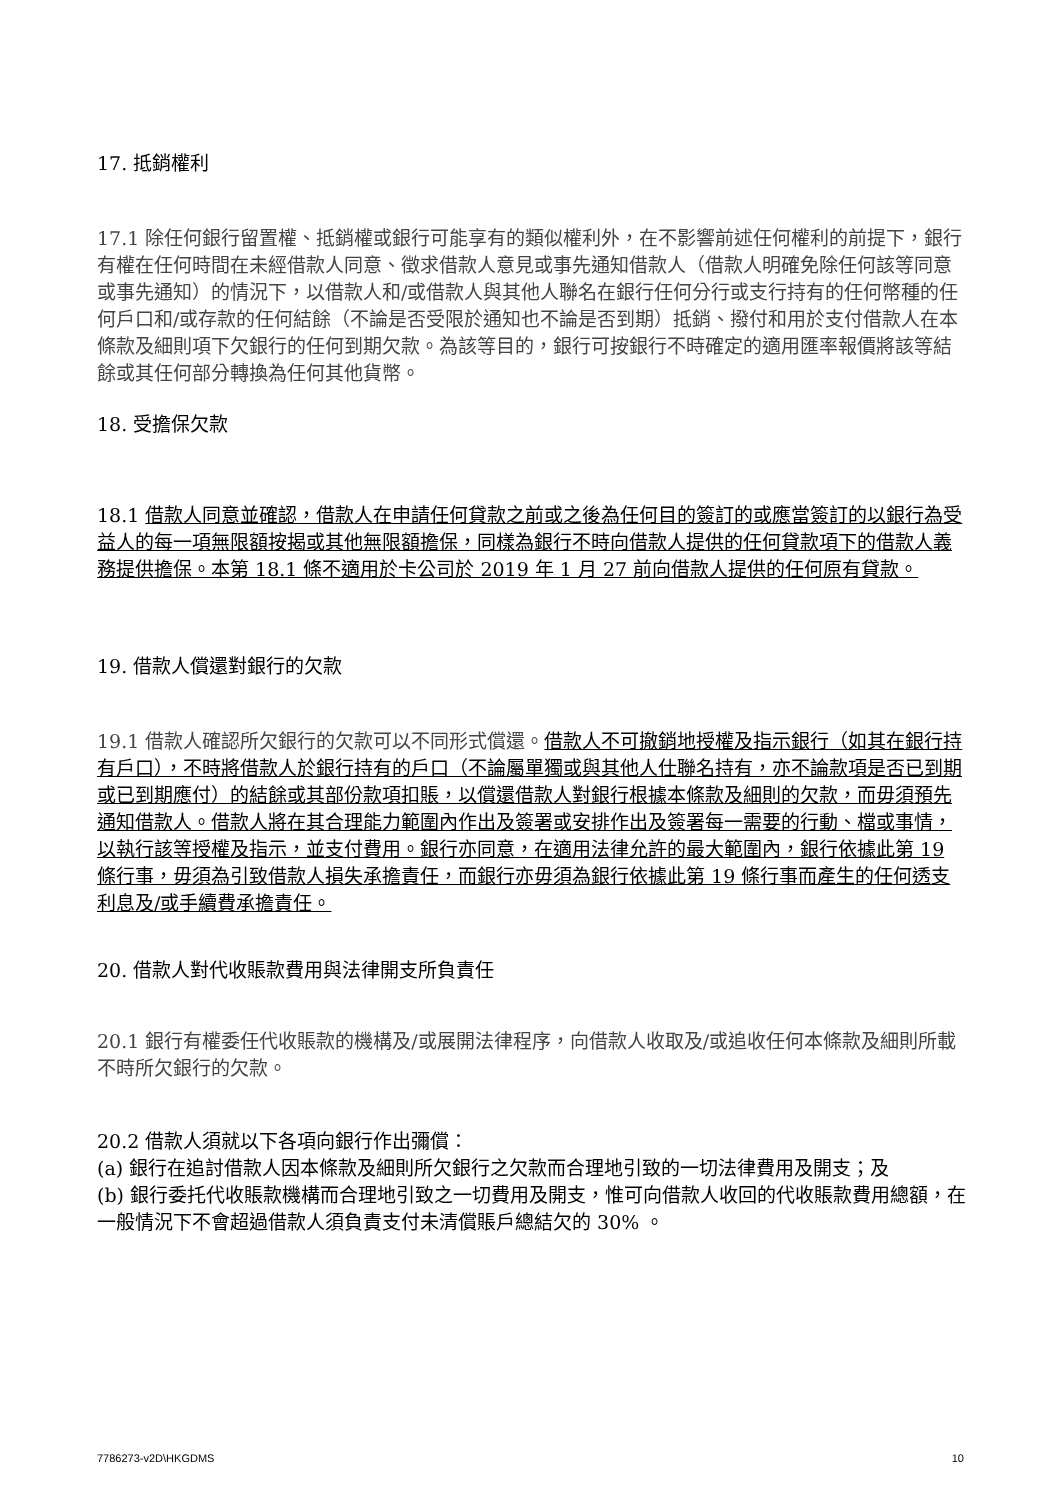17. 抵銷權利
17.1 除任何銀行留置權、抵銷權或銀行可能享有的類似權利外，在不影響前述任何權利的前提下，銀行有權在任何時間在未經借款人同意、徵求借款人意見或事先通知借款人（借款人明確免除任何該等同意或事先通知）的情況下，以借款人和/或借款人與其他人聯名在銀行任何分行或支行持有的任何幣種的任何戶口和/或存款的任何結餘（不論是否受限於通知也不論是否到期）抵銷、撥付和用於支付借款人在本條款及細則項下欠銀行的任何到期欠款。為該等目的，銀行可按銀行不時確定的適用匯率報價將該等結餘或其任何部分轉換為任何其他貨幣。
18. 受擔保欠款
18.1 借款人同意並確認，借款人在申請任何貸款之前或之後為任何目的簽訂的或應當簽訂的以銀行為受益人的每一項無限額按揭或其他無限額擔保，同樣為銀行不時向借款人提供的任何貸款項下的借款人義務提供擔保。本第 18.1 條不適用於卡公司於 2019 年 1 月 27 前向借款人提供的任何原有貸款。
19. 借款人償還對銀行的欠款
19.1 借款人確認所欠銀行的欠款可以不同形式償還。借款人不可撤銷地授權及指示銀行（如其在銀行持有戶口），不時將借款人於銀行持有的戶口（不論屬單獨或與其他人仕聯名持有，亦不論款項是否已到期或已到期應付）的結餘或其部份款項扣賬，以償還借款人對銀行根據本條款及細則的欠款，而毋須預先通知借款人。借款人將在其合理能力範圍內作出及簽署或安排作出及簽署每一需要的行動、檔或事情，以執行該等授權及指示，並支付費用。銀行亦同意，在適用法律允許的最大範圍內，銀行依據此第 19 條行事，毋須為引致借款人損失承擔責任，而銀行亦毋須為銀行依據此第 19 條行事而產生的任何透支利息及/或手續費承擔責任。
20. 借款人對代收賬款費用與法律開支所負責任
20.1 銀行有權委任代收賬款的機構及/或展開法律程序，向借款人收取及/或追收任何本條款及細則所載不時所欠銀行的欠款。
20.2 借款人須就以下各項向銀行作出彌償：
(a) 銀行在追討借款人因本條款及細則所欠銀行之欠款而合理地引致的一切法律費用及開支；及
(b) 銀行委托代收賬款機構而合理地引致之一切費用及開支，惟可向借款人收回的代收賬款費用總額，在一般情況下不會超過借款人須負責支付未清償賬戶總結欠的 30% 。
7786273-v2D\HKGDMS 10